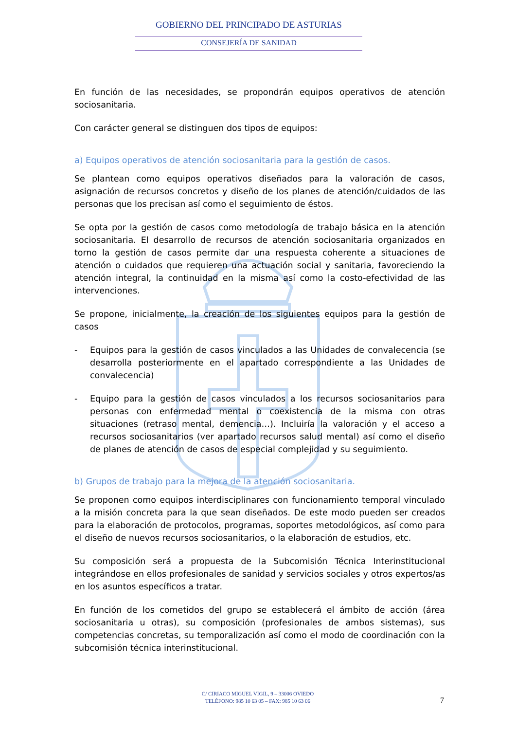GOBIERNO DEL PRINCIPADO DE ASTURIAS
CONSEJERÍA DE SANIDAD
En función de las necesidades, se propondrán equipos operativos de atención sociosanitaria.
Con carácter general se distinguen dos tipos de equipos:
a) Equipos operativos de atención sociosanitaria para la gestión de casos.
Se plantean como equipos operativos diseñados para la valoración de casos, asignación de recursos concretos y diseño de los planes de atención/cuidados de las personas que los precisan así como el seguimiento de éstos.
Se opta por la gestión de casos como metodología de trabajo básica en la atención sociosanitaria. El desarrollo de recursos de atención sociosanitaria organizados en torno la gestión de casos permite dar una respuesta coherente a situaciones de atención o cuidados que requieren una actuación social y sanitaria, favoreciendo la atención integral, la continuidad en la misma así como la costo-efectividad de las intervenciones.
Se propone, inicialmente, la creación de los siguientes equipos para la gestión de casos
- Equipos para la gestión de casos vinculados a las Unidades de convalecencia (se desarrolla posteriormente en el apartado correspondiente a las Unidades de convalecencia)
- Equipo para la gestión de casos vinculados a los recursos sociosanitarios para personas con enfermedad mental o coexistencia de la misma con otras situaciones (retraso mental, demencia…). Incluiría la valoración y el acceso a recursos sociosanitarios (ver apartado recursos salud mental) así como el diseño de planes de atención de casos de especial complejidad y su seguimiento.
b) Grupos de trabajo para la mejora de la atención sociosanitaria.
Se proponen como equipos interdisciplinares con funcionamiento temporal vinculado a la misión concreta para la que sean diseñados. De este modo pueden ser creados para la elaboración de protocolos, programas, soportes metodológicos, así como para el diseño de nuevos recursos sociosanitarios, o la elaboración de estudios, etc.
Su composición será a propuesta de la Subcomisión Técnica Interinstitucional integrándose en ellos profesionales de sanidad y servicios sociales y otros expertos/as en los asuntos específicos a tratar.
En función de los cometidos del grupo se establecerá el ámbito de acción (área sociosanitaria u otras), su composición (profesionales de ambos sistemas), sus competencias concretas, su temporalización así como el modo de coordinación con la subcomisión técnica interinstitucional.
C/ CIRIACO MIGUEL VIGIL, 9 – 33006 OVIEDO
TELÉFONO: 985 10 63 05 – FAX: 985 10 63 06
7